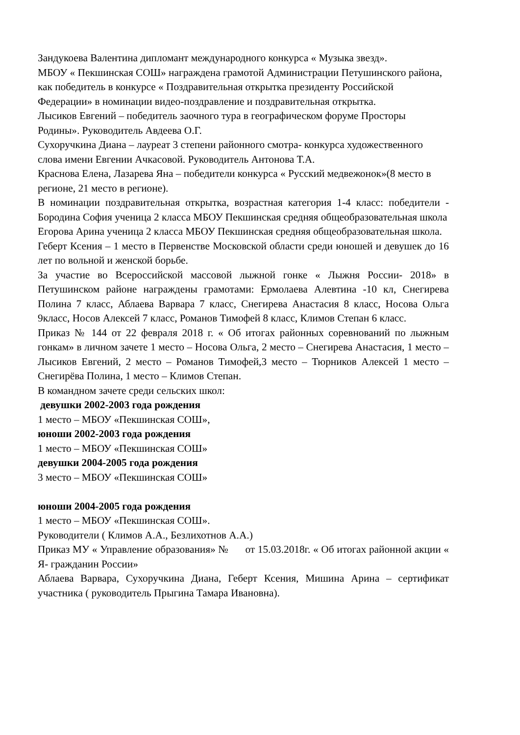Зандукоева Валентина дипломант международного конкурса « Музыка звезд».
МБОУ « Пекшинская СОШ» награждена грамотой Администрации Петушинского района, как победитель в конкурсе « Поздравительная открытка президенту Российской Федерации» в номинации видео-поздравление и поздравительная открытка.
Лысиков Евгений – победитель заочного тура в географическом форуме Просторы Родины». Руководитель Авдеева О.Г.
Сухоручкина Диана – лауреат 3 степени районного смотра- конкурса художественного слова имени Евгении Ачкасовой. Руководитель Антонова Т.А.
Краснова Елена, Лазарева Яна – победители конкурса « Русский медвежонок»(8 место в регионе, 21 место в регионе).
В номинации поздравительная открытка, возрастная категория 1-4 класс: победители - Бородина София ученица 2 класса МБОУ Пекшинская средняя общеобразовательная школа
Егорова Арина ученица 2 класса МБОУ Пекшинская средняя общеобразовательная школа.
Геберт Ксения – 1 место в Первенстве Московской области среди юношей и девушек до 16 лет по вольной и женской борьбе.
За участие во Всероссийской массовой лыжной гонке « Лыжня России- 2018» в Петушинском районе награждены грамотами: Ермолаева Алевтина -10 кл, Снегирева Полина 7 класс, Аблаева Варвара 7 класс, Снегирева Анастасия 8 класс, Носова Ольга 9класс, Носов Алексей 7 класс, Романов Тимофей 8 класс, Климов Степан 6 класс.
Приказ № 144 от 22 февраля 2018 г. « Об итогах районных соревнований по лыжным гонкам» в личном зачете 1 место – Носова Ольга, 2 место – Снегирева Анастасия, 1 место – Лысиков Евгений, 2 место – Романов Тимофей,3 место – Тюрников Алексей 1 место – Снегирёва Полина, 1 место – Климов Степан.
В командном зачете среди сельских школ:
девушки 2002-2003 года рождения
1 место – МБОУ «Пекшинская СОШ»,
юноши 2002-2003 года рождения
1 место – МБОУ «Пекшинская СОШ»
девушки 2004-2005 года рождения
3 место – МБОУ «Пекшинская СОШ»
юноши 2004-2005 года рождения
1 место – МБОУ «Пекшинская СОШ».
Руководители ( Климов А.А., Безлихотнов А.А.)
Приказ МУ « Управление образования» № от 15.03.2018г. « Об итогах районной акции « Я- гражданин России»
Аблаева Варвара, Сухоручкина Диана, Геберт Ксения, Мишина Арина – сертификат участника ( руководитель Прыгина Тамара Ивановна).